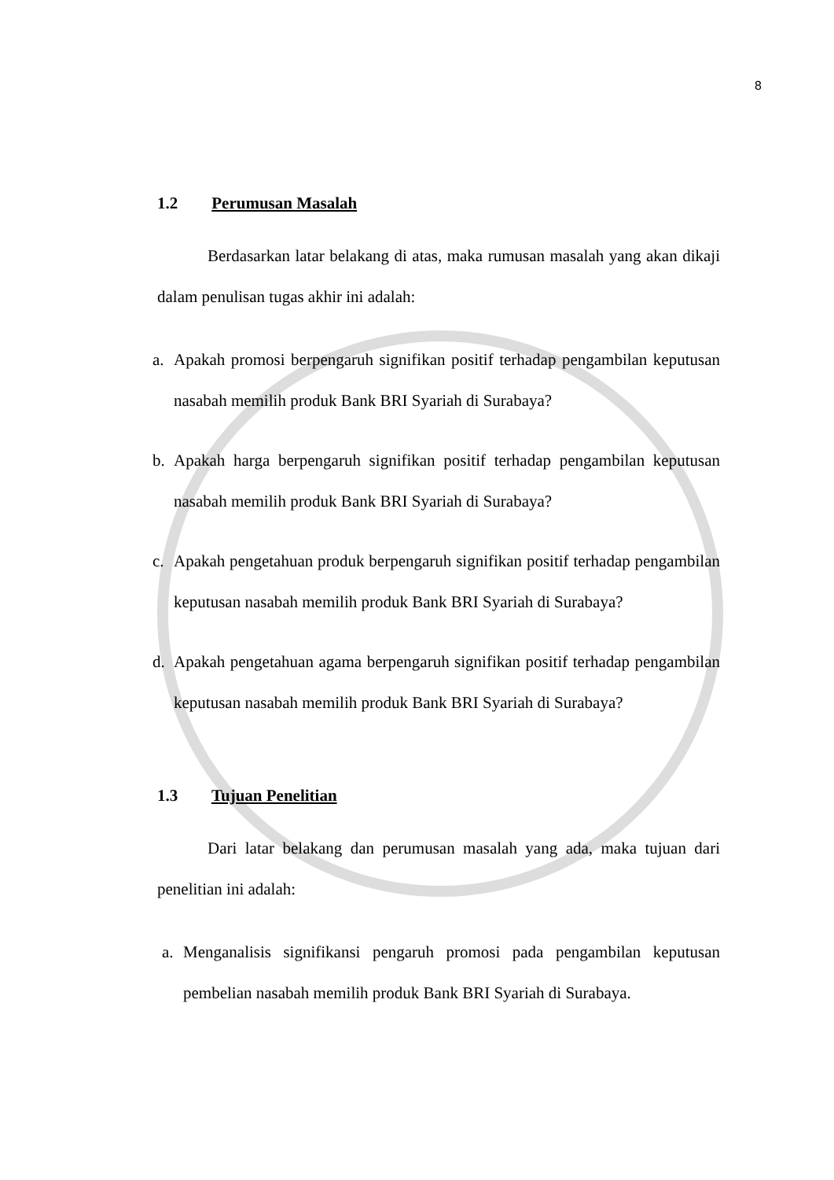8
1.2 Perumusan Masalah
Berdasarkan latar belakang di atas, maka rumusan masalah yang akan dikaji dalam penulisan tugas akhir ini adalah:
a. Apakah promosi berpengaruh signifikan positif terhadap pengambilan keputusan nasabah memilih produk Bank BRI Syariah di Surabaya?
b. Apakah harga berpengaruh signifikan positif terhadap pengambilan keputusan nasabah memilih produk Bank BRI Syariah di Surabaya?
c. Apakah pengetahuan produk berpengaruh signifikan positif terhadap pengambilan keputusan nasabah memilih produk Bank BRI Syariah di Surabaya?
d. Apakah pengetahuan agama berpengaruh signifikan positif terhadap pengambilan keputusan nasabah memilih produk Bank BRI Syariah di Surabaya?
1.3 Tujuan Penelitian
Dari latar belakang dan perumusan masalah yang ada, maka tujuan dari penelitian ini adalah:
a. Menganalisis signifikansi pengaruh promosi pada pengambilan keputusan pembelian nasabah memilih produk Bank BRI Syariah di Surabaya.